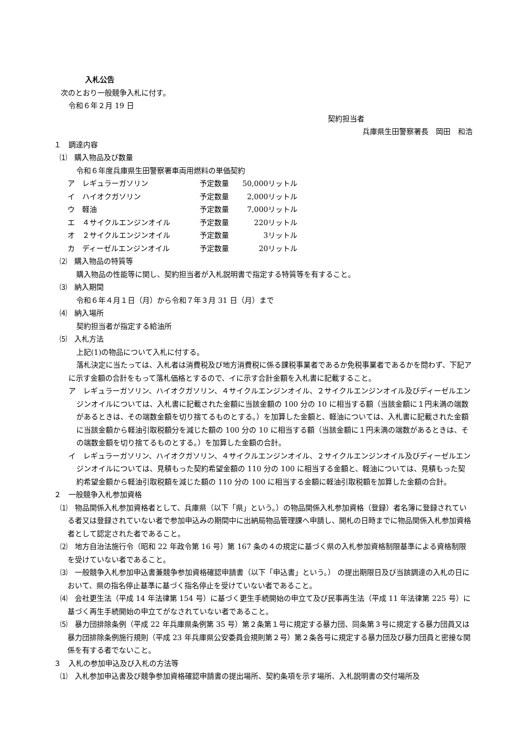入札公告
次のとおり一般競争入札に付す。
令和６年２月 19 日
契約担当者
兵庫県生田警察署長　岡田　和浩
１　調達内容
⑴　購入物品及び数量
令和６年度兵庫県生田警察署車両用燃料の単価契約
| ア レギュラーガソリン | 予定数量 | 50,000 | リットル |
| イ ハイオクガソリン | 予定数量 | 2,000 | リットル |
| ウ 軽油 | 予定数量 | 7,000 | リットル |
| エ ４サイクルエンジンオイル | 予定数量 | 220 | リットル |
| オ ２サイクルエンジンオイル | 予定数量 | 3 | リットル |
| カ ディーゼルエンジンオイル | 予定数量 | 20 | リットル |
⑵　購入物品の特質等
購入物品の性能等に関し、契約担当者が入札説明書で指定する特質等を有すること。
⑶　納入期間
令和６年４月１日（月）から令和７年３月 31 日（月）まで
⑷　納入場所
契約担当者が指定する給油所
⑸　入札方法
上記(1)の物品について入札に付する。
落札決定に当たっては、入札者は消費税及び地方消費税に係る課税事業者であるか免税事業者であるかを問わず、下記アに示す金額の合計をもって落札価格とするので、イに示す合計金額を入札書に記載すること。
ア　レギュラーガソリン、ハイオクガソリン、４サイクルエンジンオイル、２サイクルエンジンオイル及びディーゼルエンジンオイルについては、入札書に記載された金額に当該金額の 100 分の 10 に相当する額（当該金額に１円未満の端数があるときは、その端数金額を切り捨てるものとする。）を加算した金額と、軽油については、入札書に記載された金額に当該金額から軽油引取税額分を減じた額の 100 分の 10 に相当する額（当該金額に１円未満の端数があるときは、その端数金額を切り捨てるものとする。）を加算した金額の合計。
イ　レギュラーガソリン、ハイオクガソリン、４サイクルエンジンオイル、２サイクルエンジンオイル及びディーゼルエンジンオイルについては、見積もった契約希望金額の 110 分の 100 に相当する金額と、軽油については、見積もった契約希望金額から軽油引取税額を減じた額の 110 分の 100 に相当する金額に軽油引取税額を加算した金額の合計。
２　一般競争入札参加資格
⑴　物品関係入札参加資格者として、兵庫県（以下「県」という。）の物品関係入札参加資格（登録）者名簿に登録されている者又は登録されていない者で参加申込みの期間中に出納局物品管理課へ申請し、開札の日時までに物品関係入札参加資格者として認定された者であること。
⑵　地方自治法施行令（昭和 22 年政令第 16 号）第 167 条の４の規定に基づく県の入札参加資格制限基準による資格制限を受けていない者であること。
⑶　一般競争入札参加申込書兼競争参加資格確認申請書（以下「申込書」という。） の提出期限日及び当該調達の入札の日において、県の指名停止基準に基づく指名停止を受けていない者であること。
⑷　会社更生法（平成 14 年法律第 154 号）に基づく更生手続開始の申立て及び民事再生法（平成 11 年法律第 225 号）に基づく再生手続開始の申立てがなされていない者であること。
⑸　暴力団排除条例（平成 22 年兵庫県条例第 35 号）第２条第１号に規定する暴力団、同条第３号に規定する暴力団員又は暴力団排除条例施行規則（平成 23 年兵庫県公安委員会規則第２号）第２条各号に規定する暴力団及び暴力団員と密接な関係を有する者でないこと。
３　入札の参加申込及び入札の方法等
⑴　入札参加申込書及び競争参加資格確認申請書の提出場所、契約条項を示す場所、入札説明書の交付場所及